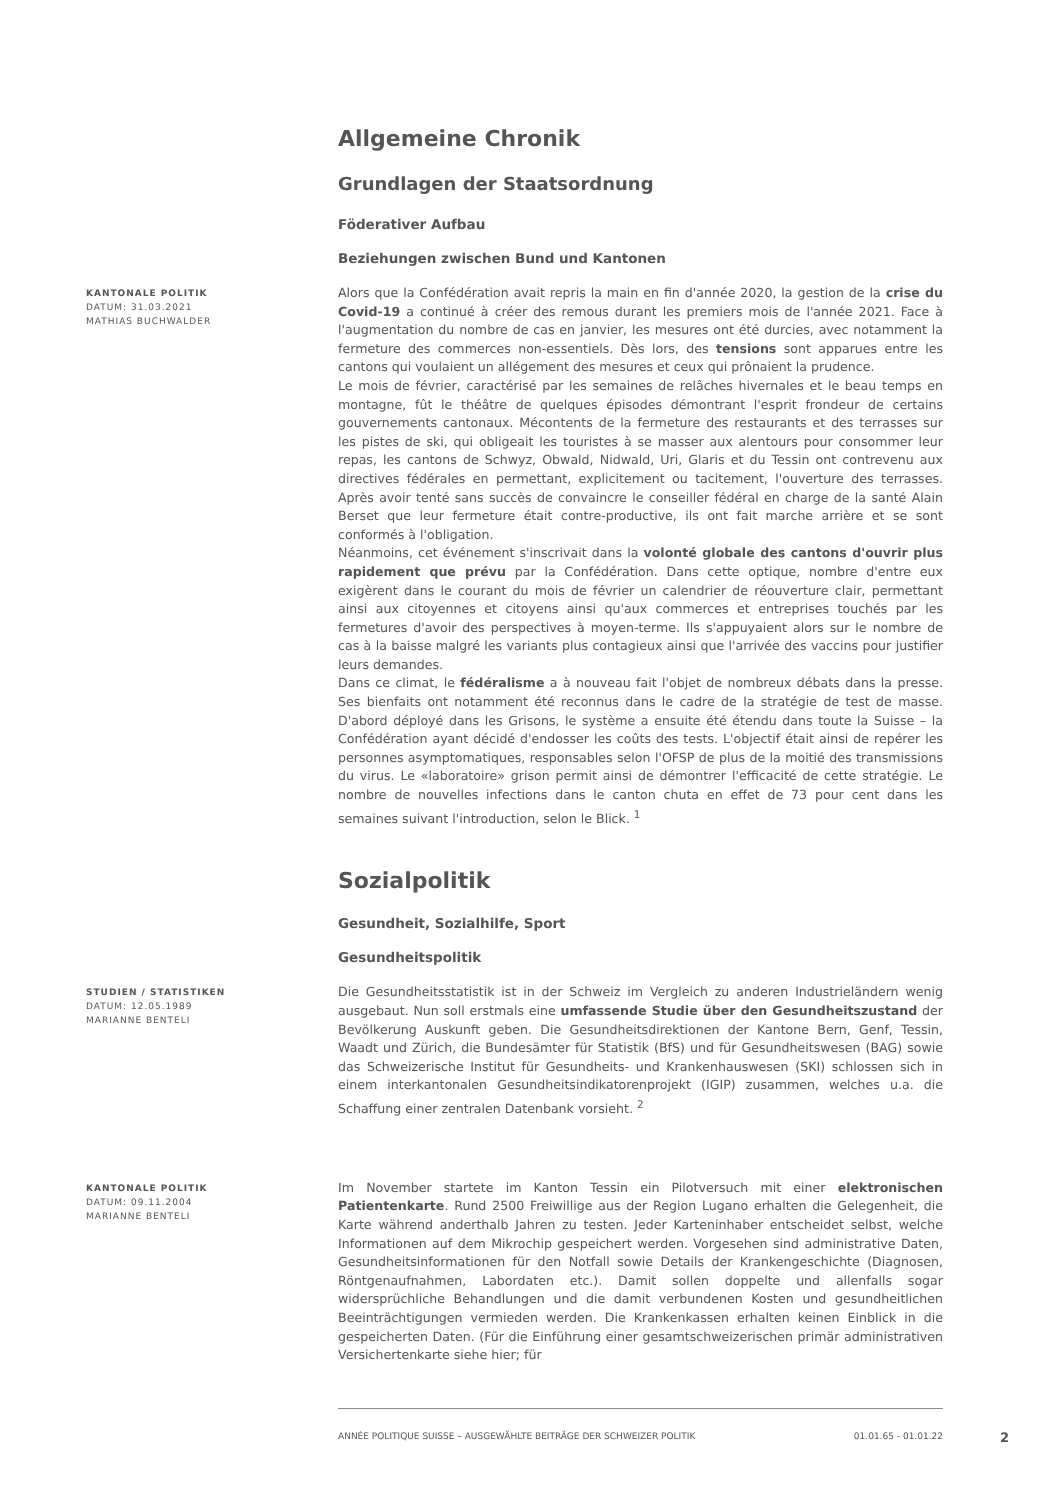Allgemeine Chronik
Grundlagen der Staatsordnung
Föderativer Aufbau
Beziehungen zwischen Bund und Kantonen
KANTONALE POLITIK
DATUM: 31.03.2021
MATHIAS BUCHWALDER
Alors que la Confédération avait repris la main en fin d'année 2020, la gestion de la crise du Covid-19 a continué à créer des remous durant les premiers mois de l'année 2021. Face à l'augmentation du nombre de cas en janvier, les mesures ont été durcies, avec notamment la fermeture des commerces non-essentiels. Dès lors, des tensions sont apparues entre les cantons qui voulaient un allégement des mesures et ceux qui prônaient la prudence.
Le mois de février, caractérisé par les semaines de relâches hivernales et le beau temps en montagne, fût le théâtre de quelques épisodes démontrant l'esprit frondeur de certains gouvernements cantonaux. Mécontents de la fermeture des restaurants et des terrasses sur les pistes de ski, qui obligeait les touristes à se masser aux alentours pour consommer leur repas, les cantons de Schwyz, Obwald, Nidwald, Uri, Glaris et du Tessin ont contrevenu aux directives fédérales en permettant, explicitement ou tacitement, l'ouverture des terrasses. Après avoir tenté sans succès de convaincre le conseiller fédéral en charge de la santé Alain Berset que leur fermeture était contre-productive, ils ont fait marche arrière et se sont conformés à l'obligation.
Néanmoins, cet événement s'inscrivait dans la volonté globale des cantons d'ouvrir plus rapidement que prévu par la Confédération. Dans cette optique, nombre d'entre eux exigèrent dans le courant du mois de février un calendrier de réouverture clair, permettant ainsi aux citoyennes et citoyens ainsi qu'aux commerces et entreprises touchés par les fermetures d'avoir des perspectives à moyen-terme. Ils s'appuyaient alors sur le nombre de cas à la baisse malgré les variants plus contagieux ainsi que l'arrivée des vaccins pour justifier leurs demandes.
Dans ce climat, le fédéralisme a à nouveau fait l'objet de nombreux débats dans la presse. Ses bienfaits ont notamment été reconnus dans le cadre de la stratégie de test de masse. D'abord déployé dans les Grisons, le système a ensuite été étendu dans toute la Suisse – la Confédération ayant décidé d'endosser les coûts des tests. L'objectif était ainsi de repérer les personnes asymptomatiques, responsables selon l'OFSP de plus de la moitié des transmissions du virus. Le «laboratoire» grison permit ainsi de démontrer l'efficacité de cette stratégie. Le nombre de nouvelles infections dans le canton chuta en effet de 73 pour cent dans les semaines suivant l'introduction, selon le Blick. <sup>1</sup>
Sozialpolitik
Gesundheit, Sozialhilfe, Sport
Gesundheitspolitik
STUDIEN / STATISTIKEN
DATUM: 12.05.1989
MARIANNE BENTELI
Die Gesundheitsstatistik ist in der Schweiz im Vergleich zu anderen Industrieländern wenig ausgebaut. Nun soll erstmals eine umfassende Studie über den Gesundheitszustand der Bevölkerung Auskunft geben. Die Gesundheitsdirektionen der Kantone Bern, Genf, Tessin, Waadt und Zürich, die Bundesämter für Statistik (BfS) und für Gesundheitswesen (BAG) sowie das Schweizerische Institut für Gesundheits- und Krankenhauswesen (SKI) schlossen sich in einem interkantonalen Gesundheitsindikatorenprojekt (IGIP) zusammen, welches u.a. die Schaffung einer zentralen Datenbank vorsieht. <sup>2</sup>
KANTONALE POLITIK
DATUM: 09.11.2004
MARIANNE BENTELI
Im November startete im Kanton Tessin ein Pilotversuch mit einer elektronischen Patientenkarte. Rund 2500 Freiwillige aus der Region Lugano erhalten die Gelegenheit, die Karte während anderthalb Jahren zu testen. Jeder Karteninhaber entscheidet selbst, welche Informationen auf dem Mikrochip gespeichert werden. Vorgesehen sind administrative Daten, Gesundheitsinformationen für den Notfall sowie Details der Krankengeschichte (Diagnosen, Röntgenaufnahmen, Labordaten etc.). Damit sollen doppelte und allenfalls sogar widersprüchliche Behandlungen und die damit verbundenen Kosten und gesundheitlichen Beeinträchtigungen vermieden werden. Die Krankenkassen erhalten keinen Einblick in die gespeicherten Daten. (Für die Einführung einer gesamtschweizerischen primär administrativen Versichertenkarte siehe hier; für
ANNÉE POLITIQUE SUISSE – AUSGEWÄHLTE BEITRÄGE DER SCHWEIZER POLITIK 01.01.65 - 01.01.22
2